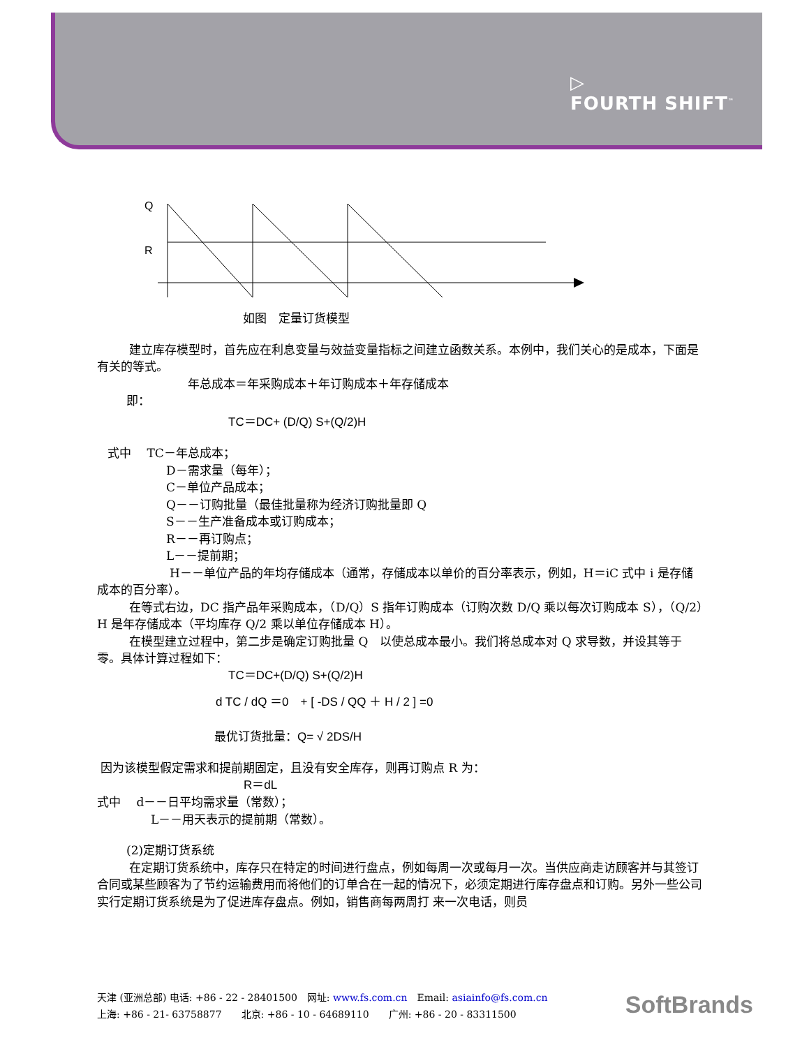▷
FOURTH SHIFT<sup>™</sup>
Q
R
如图　定量订货模型
建立库存模型时，首先应在利息变量与效益变量指标之间建立函数关系。本例中，我们关心的是成本，下面是有关的等式。
年总成本＝年采购成本＋年订购成本＋年存储成本
即：
TC＝DC+ (D/Q) S+(Q/2)H
式中　 TC－年总成本；
D－需求量（每年）；
C－单位产品成本；
Q－－订购批量（最佳批量称为经济订购批量即 Q
S－－生产准备成本或订购成本；
R－－再订购点；
L－－提前期；
H－－单位产品的年均存储成本（通常，存储成本以单价的百分率表示，例如，H＝iC 式中 i 是存储成本的百分率）。
在等式右边，DC 指产品年采购成本，（D/Q）S 指年订购成本（订购次数 D/Q 乘以每次订购成本 S），（Q/2）H 是年存储成本（平均库存 Q/2 乘以单位存储成本 H）。
在模型建立过程中，第二步是确定订购批量 Q　以使总成本最小。我们将总成本对 Q 求导数，并设其等于零。具体计算过程如下：
TC＝DC+(D/Q) S+(Q/2)H
d TC / dQ ＝0　+ [ -DS / QQ ＋ H / 2 ] =0
最优订货批量：Q= √ 2DS/H
因为该模型假定需求和提前期固定，且没有安全库存，则再订购点 R 为：
R＝dL
式中　 d－－日平均需求量（常数）；
L－－用天表示的提前期（常数）。
(2)定期订货系统
在定期订货系统中，库存只在特定的时间进行盘点，例如每周一次或每月一次。当供应商走访顾客并与其签订合同或某些顾客为了节约运输费用而将他们的订单合在一起的情况下，必须定期进行库存盘点和订购。另外一些公司实行定期订货系统是为了促进库存盘点。例如，销售商每两周打 来一次电话，则员
天津 (亚洲总部) 电话: +86 - 22 - 28401500　网址: www.fs.com.cn　Email: asiainfo@fs.com.cn
上海: +86 - 21- 63758877　　北京: +86 - 10 - 64689110　　广州: +86 - 20 - 83311500
SoftBrands